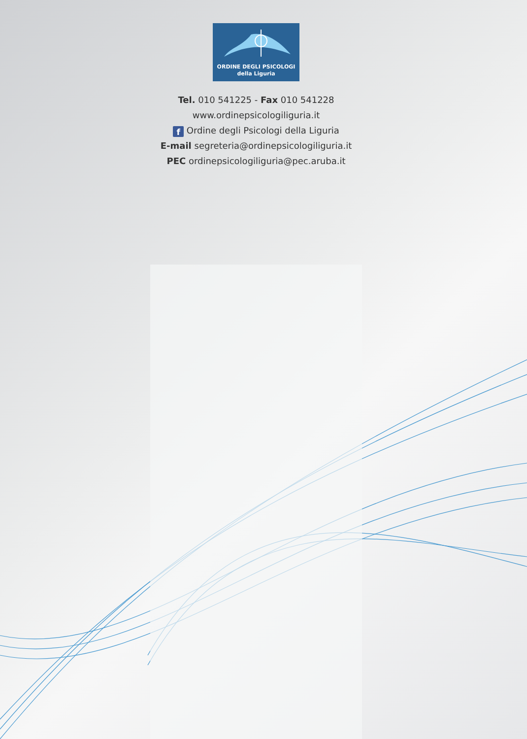ORDINE DEGLI PSICOLOGI
della Liguria
Tel. 010 541225 - Fax 010 541228
www.ordinepsicologiliguria.it
f Ordine degli Psicologi della Liguria
E-mail segreteria@ordinepsicologiliguria.it
PEC ordinepsicologiliguria@pec.aruba.it